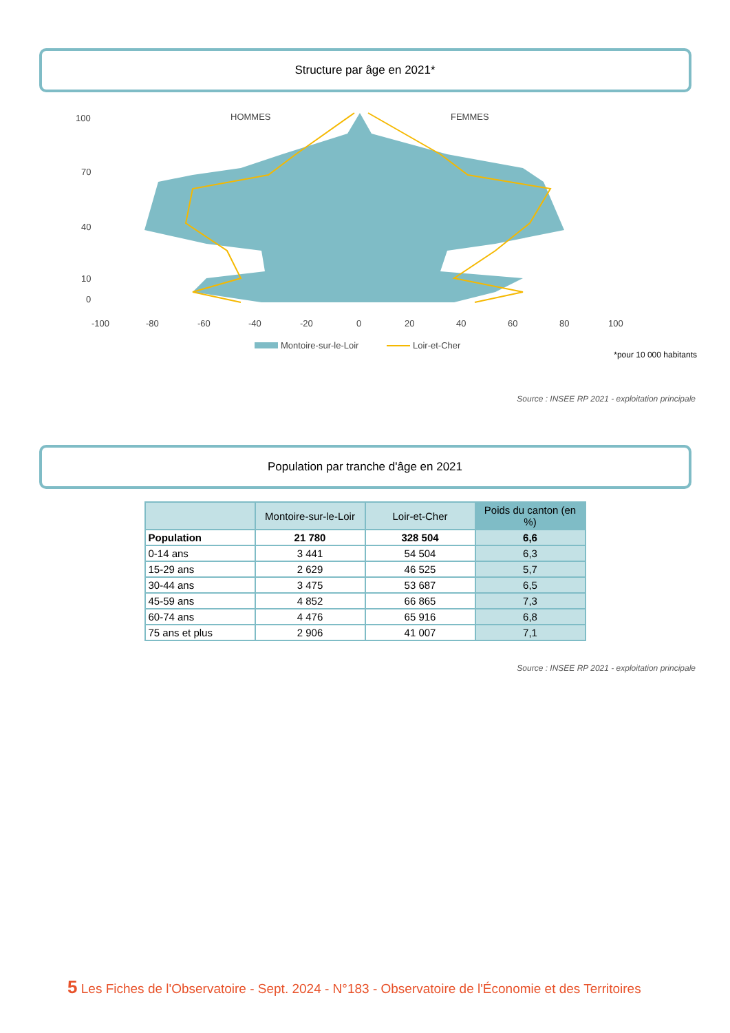Structure par âge en 2021*
HOMMES
FEMMES
100
70
40
10
0
-100
-80
-60
-40
-20
0
20
40
60
80
100
Montoire-sur-le-Loir
Loir-et-Cher
*pour 10 000 habitants
Source : INSEE RP 2021 - exploitation principale
Population par tranche d'âge en 2021
| | Montoire-sur-le-Loir | Loir-et-Cher | Poids du canton (en %) |
| --- | --- | --- | --- |
| Population | 21 780 | 328 504 | 6,6 |
| 0-14 ans | 3 441 | 54 504 | 6,3 |
| 15-29 ans | 2 629 | 46 525 | 5,7 |
| 30-44 ans | 3 475 | 53 687 | 6,5 |
| 45-59 ans | 4 852 | 66 865 | 7,3 |
| 60-74 ans | 4 476 | 65 916 | 6,8 |
| 75 ans et plus | 2 906 | 41 007 | 7,1 |
Source : INSEE RP 2021 - exploitation principale
5 Les Fiches de l'Observatoire - Sept. 2024 - N°183 - Observatoire de l'Économie et des Territoires